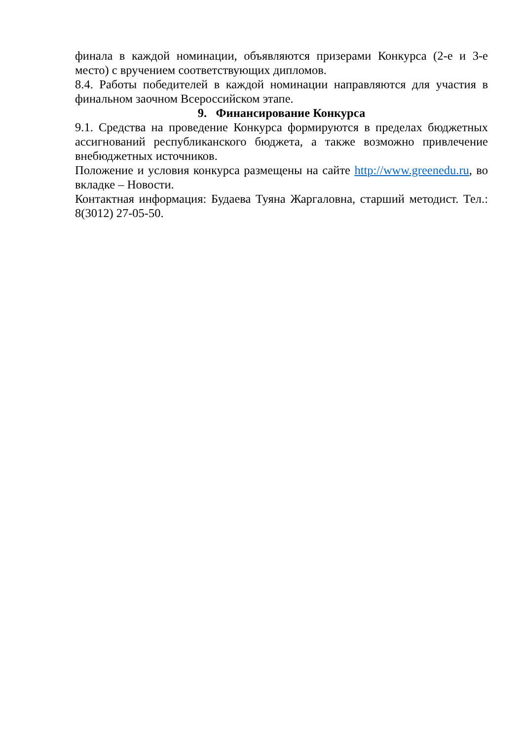финала в каждой номинации, объявляются призерами Конкурса (2-е и 3-е место) с вручением соответствующих дипломов.
8.4. Работы победителей в каждой номинации направляются для участия в финальном заочном Всероссийском этапе.
9. Финансирование Конкурса
9.1. Средства на проведение Конкурса формируются в пределах бюджетных ассигнований республиканского бюджета, а также возможно привлечение внебюджетных источников.
Положение и условия конкурса размещены на сайте http://www.greenedu.ru, во вкладке – Новости.
Контактная информация: Будаева Туяна Жаргаловна, старший методист. Тел.: 8(3012) 27-05-50.